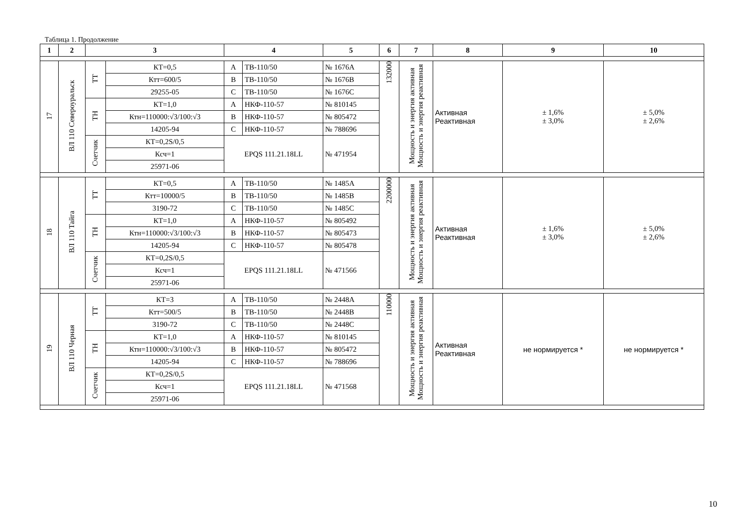Таблица 1. Продолжение
| 1 | 2 | 3 | | 4 | | 5 | 6 | 7 | 8 | 9 | 10 |
| --- | --- | --- | --- | --- | --- | --- | --- | --- | --- | --- | --- |
| 17 | ВЛ 110 Североуральск | ТТ | КТ=0,5 | А | ТВ-110/50 | № 1676А | 132000 | Мощность и энергия активная Мощность и энергия реактивная | Активная Реактивная | ± 1,6% ± 3,0% | ± 5,0% ± 2,6% |
| | | | Ктт=600/5 | В | ТВ-110/50 | № 1676В | | | | | |
| | | | 29255-05 | С | ТВ-110/50 | № 1676С | | | | | |
| | | ТН | КТ=1,0 | А | НКФ-110-57 | № 810145 | | | | | |
| | | | Ктн=110000:√3/100:√3 | В | НКФ-110-57 | № 805472 | | | | | |
| | | | 14205-94 | С | НКФ-110-57 | № 788696 | | | | | |
| | | Счетчик | КТ=0,2S/0,5 | EPQS 111.21.18LL | | № 471954 | | | | | |
| | | | Ксч=1 | | | | | | | | |
| | | | 25971-06 | | | | | | | | |
| 18 | ВЛ 110 Тайга | ТТ | КТ=0,5 | А | ТВ-110/50 | № 1485А | 2200000 | Мощность и энергия активная Мощность и энергия реактивная | Активная Реактивная | ± 1,6% ± 3,0% | ± 5,0% ± 2,6% |
| | | | Ктт=10000/5 | В | ТВ-110/50 | № 1485В | | | | | |
| | | | 3190-72 | С | ТВ-110/50 | № 1485С | | | | | |
| | | ТН | КТ=1,0 | А | НКФ-110-57 | № 805492 | | | | | |
| | | | Ктн=110000:√3/100:√3 | В | НКФ-110-57 | № 805473 | | | | | |
| | | | 14205-94 | С | НКФ-110-57 | № 805478 | | | | | |
| | | Счетчик | КТ=0,2S/0,5 | EPQS 111.21.18LL | | № 471566 | | | | | |
| | | | Ксч=1 | | | | | | | | |
| | | | 25971-06 | | | | | | | | |
| 19 | ВЛ 110 Черная | ТТ | КТ=3 | А | ТВ-110/50 | № 2448А | 110000 | Мощность и энергия активная Мощность и энергия реактивная | Активная Реактивная | не нормируется * | не нормируется * |
| | | | Ктт=500/5 | В | ТВ-110/50 | № 2448В | | | | | |
| | | | 3190-72 | С | ТВ-110/50 | № 2448С | | | | | |
| | | ТН | КТ=1,0 | А | НКФ-110-57 | № 810145 | | | | | |
| | | | Ктн=110000:√3/100:√3 | В | НКФ-110-57 | № 805472 | | | | | |
| | | | 14205-94 | С | НКФ-110-57 | № 788696 | | | | | |
| | | Счетчик | КТ=0,2S/0,5 | EPQS 111.21.18LL | | № 471568 | | | | | |
| | | | Ксч=1 | | | | | | | | |
| | | | 25971-06 | | | | | | | | |
10